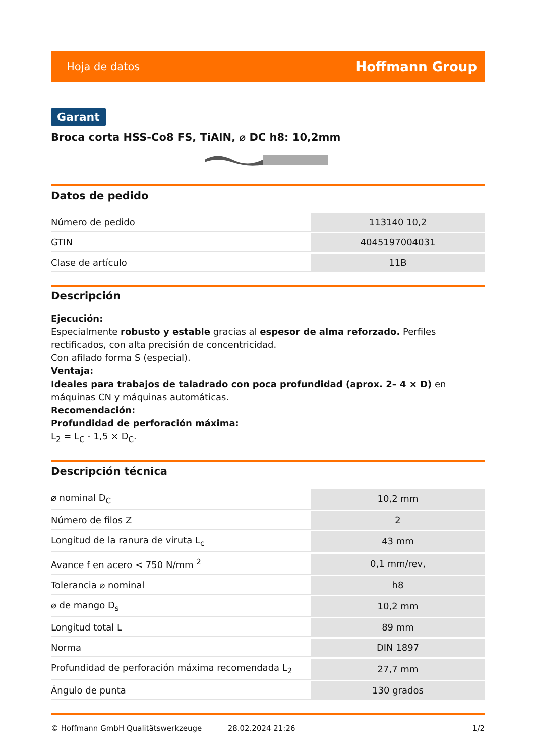Hoja de datos Hoffmann Group
Garant
Broca corta HSS-Co8 FS, TiAlN, ⌀ DC h8: 10,2mm
Datos de pedido
| Número de pedido | 113140 10,2 |
| GTIN | 4045197004031 |
| Clase de artículo | 11B |
Descripción
Ejecución:
Especialmente robusto y estable gracias al espesor de alma reforzado. Perfiles rectificados, con alta precisión de concentricidad.
Con afilado forma S (especial).
Ventaja:
Ideales para trabajos de taladrado con poca profundidad (aprox. 2– 4 × D) en máquinas CN y máquinas automáticas.
Recomendación:
Profundidad de perforación máxima:
L<sub>2</sub> = L<sub>C</sub> - 1,5 × D<sub>C</sub>.
Descripción técnica
| ⌀ nominal D<sub>C</sub> | 10,2 mm |
| Número de filos Z | 2 |
| Longitud de la ranura de viruta L<sub>c</sub> | 43 mm |
| Avance f en acero < 750 N/mm <sup>2</sup> | 0,1 mm/rev, |
| Tolerancia ⌀ nominal | h8 |
| ⌀ de mango D<sub>s</sub> | 10,2 mm |
| Longitud total L | 89 mm |
| Norma | DIN 1897 |
| Profundidad de perforación máxima recomendada L<sub>2</sub> | 27,7 mm |
| Ángulo de punta | 130 grados |
© Hoffmann GmbH Qualitätswerkzeuge 28.02.2024 21:26 1/2